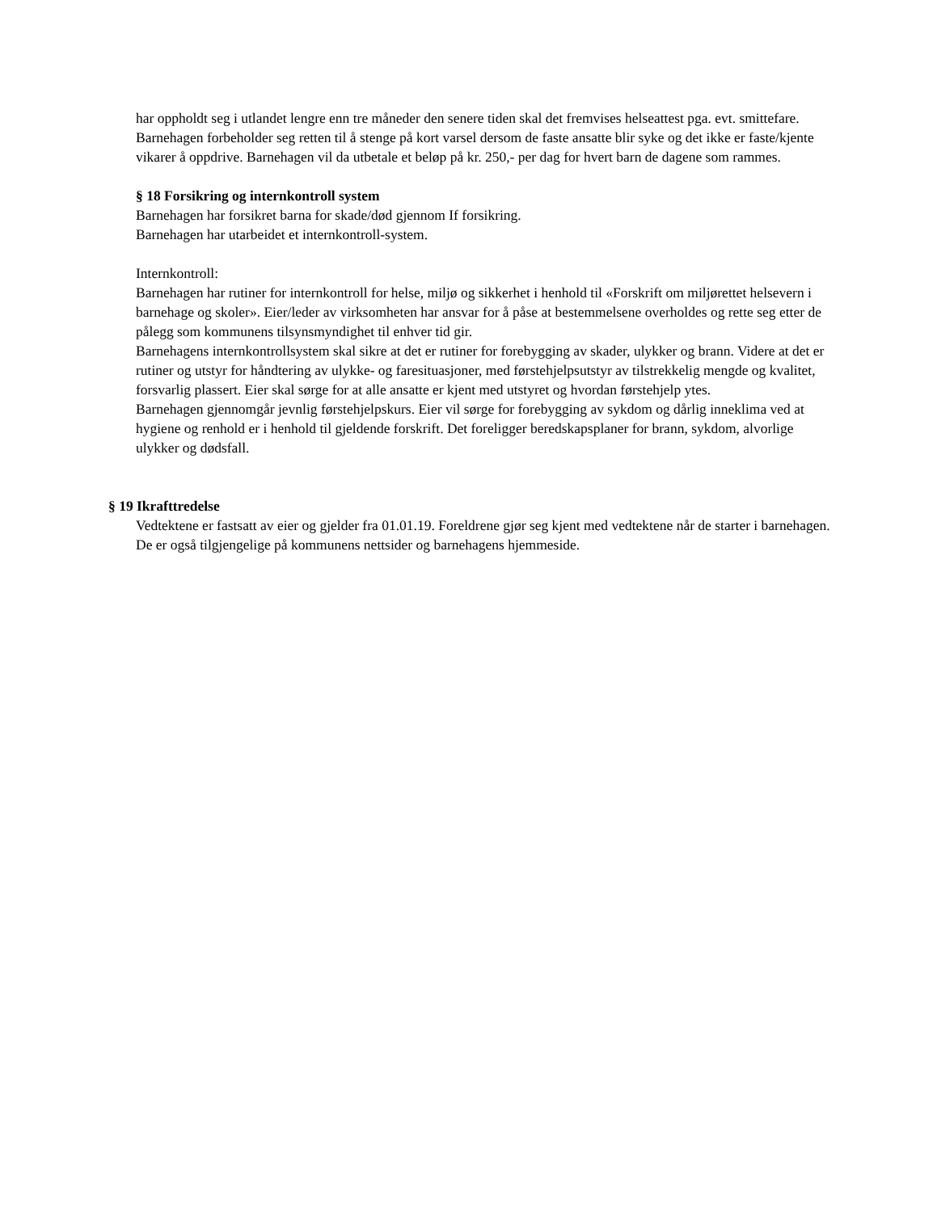har oppholdt seg i utlandet lengre enn tre måneder den senere tiden skal det fremvises helseattest pga. evt. smittefare.
Barnehagen forbeholder seg retten til å stenge på kort varsel dersom de faste ansatte blir syke og det ikke er faste/kjente vikarer å oppdrive. Barnehagen vil da utbetale et beløp på kr. 250,- per dag for hvert barn de dagene som rammes.
§ 18 Forsikring og internkontroll system
Barnehagen har forsikret barna for skade/død gjennom If forsikring.
Barnehagen har utarbeidet et internkontroll-system.
Internkontroll:
Barnehagen har rutiner for internkontroll for helse, miljø og sikkerhet i henhold til «Forskrift om miljørettet helsevern i barnehage og skoler». Eier/leder av virksomheten har ansvar for å påse at bestemmelsene overholdes og rette seg etter de pålegg som kommunens tilsynsmyndighet til enhver tid gir.
Barnehagens internkontrollsystem skal sikre at det er rutiner for forebygging av skader, ulykker og brann. Videre at det er rutiner og utstyr for håndtering av ulykke- og faresituasjoner, med førstehjelpsutstyr av tilstrekkelig mengde og kvalitet, forsvarlig plassert. Eier skal sørge for at alle ansatte er kjent med utstyret og hvordan førstehjelp ytes.
Barnehagen gjennomgår jevnlig førstehjelpskurs. Eier vil sørge for forebygging av sykdom og dårlig inneklima ved at hygiene og renhold er i henhold til gjeldende forskrift. Det foreligger beredskapsplaner for brann, sykdom, alvorlige ulykker og dødsfall.
§ 19 Ikrafttredelse
Vedtektene er fastsatt av eier og gjelder fra 01.01.19. Foreldrene gjør seg kjent med vedtektene når de starter i barnehagen. De er også tilgjengelige på kommunens nettsider og barnehagens hjemmeside.